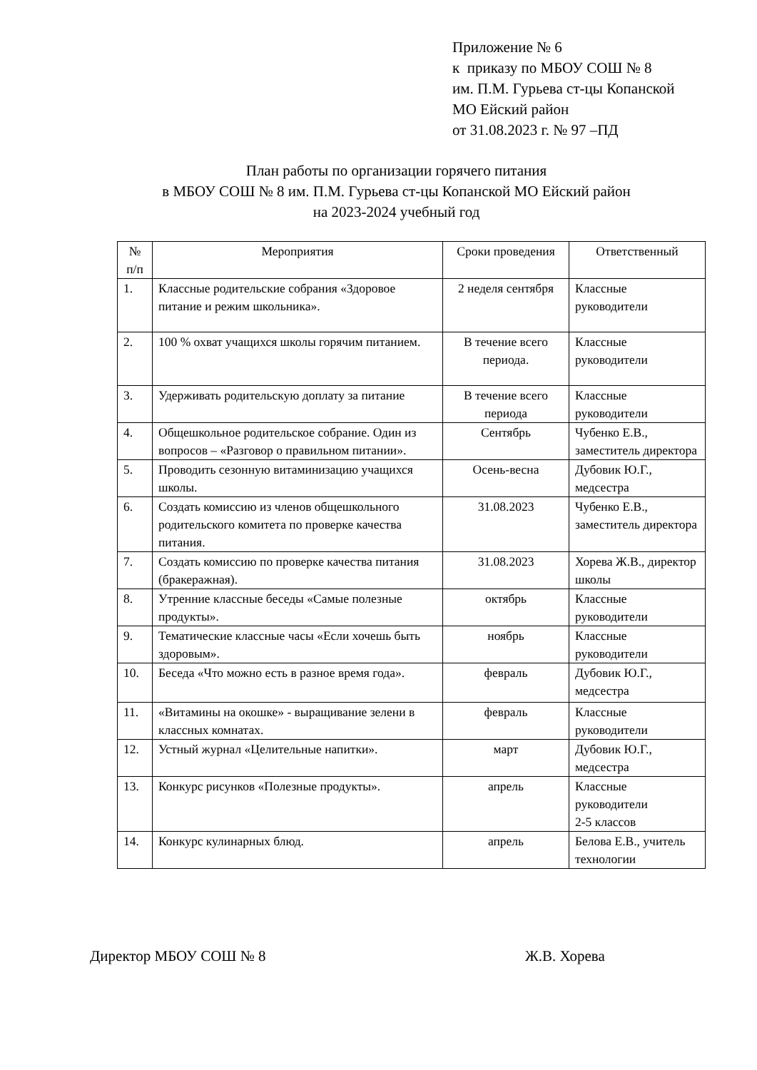Приложение № 6
к приказу по МБОУ СОШ № 8
им. П.М. Гурьева ст-цы Копанской
МО Ейский район
от 31.08.2023 г. № 97 –ПД
План работы по организации горячего питания
в МБОУ СОШ № 8 им. П.М. Гурьева ст-цы Копанской МО Ейский район
на 2023-2024 учебный год
| № п/п | Мероприятия | Сроки проведения | Ответственный |
| --- | --- | --- | --- |
| 1. | Классные родительские собрания «Здоровое питание и режим школьника». | 2 неделя сентября | Классные руководители |
| 2. | 100 % охват учащихся школы горячим питанием. | В течение всего периода. | Классные руководители |
| 3. | Удерживать родительскую доплату за питание | В течение всего периода | Классные руководители |
| 4. | Общешкольное родительское собрание. Один из вопросов – «Разговор о правильном питании». | Сентябрь | Чубенко Е.В., заместитель директора |
| 5. | Проводить сезонную витаминизацию учащихся школы. | Осень-весна | Дубовик Ю.Г., медсестра |
| 6. | Создать комиссию из членов общешкольного родительского комитета по проверке качества питания. | 31.08.2023 | Чубенко Е.В., заместитель директора |
| 7. | Создать комиссию по проверке качества питания (бракеражная). | 31.08.2023 | Хорева Ж.В., директор школы |
| 8. | Утренние классные беседы «Самые полезные продукты». | октябрь | Классные руководители |
| 9. | Тематические классные часы «Если хочешь быть здоровым». | ноябрь | Классные руководители |
| 10. | Беседа «Что можно есть в разное время года». | февраль | Дубовик Ю.Г., медсестра |
| 11. | «Витамины на окошке» - выращивание зелени в классных комнатах. | февраль | Классные руководители |
| 12. | Устный журнал «Целительные напитки». | март | Дубовик Ю.Г., медсестра |
| 13. | Конкурс рисунков «Полезные продукты». | апрель | Классные руководители 2-5 классов |
| 14. | Конкурс кулинарных блюд. | апрель | Белова Е.В., учитель технологии |
Директор МБОУ СОШ № 8 Ж.В. Хорева